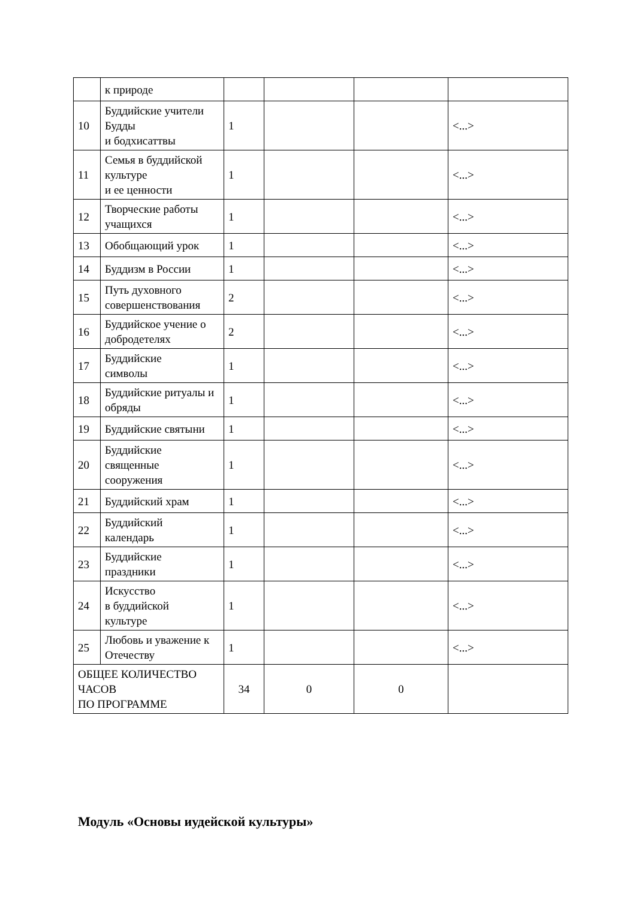| | к природе | | | | |
| 10 | Буддийские учители Будды и бодхисаттвы | 1 | | | <...> |
| 11 | Семья в буддийской культуре и ее ценности | 1 | | | <...> |
| 12 | Творческие работы учащихся | 1 | | | <...> |
| 13 | Обобщающий урок | 1 | | | <...> |
| 14 | Буддизм в России | 1 | | | <...> |
| 15 | Путь духовного совершенствования | 2 | | | <...> |
| 16 | Буддийское учение о добродетелях | 2 | | | <...> |
| 17 | Буддийские символы | 1 | | | <...> |
| 18 | Буддийские ритуалы и обряды | 1 | | | <...> |
| 19 | Буддийские святыни | 1 | | | <...> |
| 20 | Буддийские священные сооружения | 1 | | | <...> |
| 21 | Буддийский храм | 1 | | | <...> |
| 22 | Буддийский календарь | 1 | | | <...> |
| 23 | Буддийские праздники | 1 | | | <...> |
| 24 | Искусство в буддийской культуре | 1 | | | <...> |
| 25 | Любовь и уважение к Отечеству | 1 | | | <...> |
| ОБЩЕЕ КОЛИЧЕСТВО ЧАСОВ ПО ПРОГРАММЕ | | 34 | 0 | 0 | |
Модуль «Основы иудейской культуры»